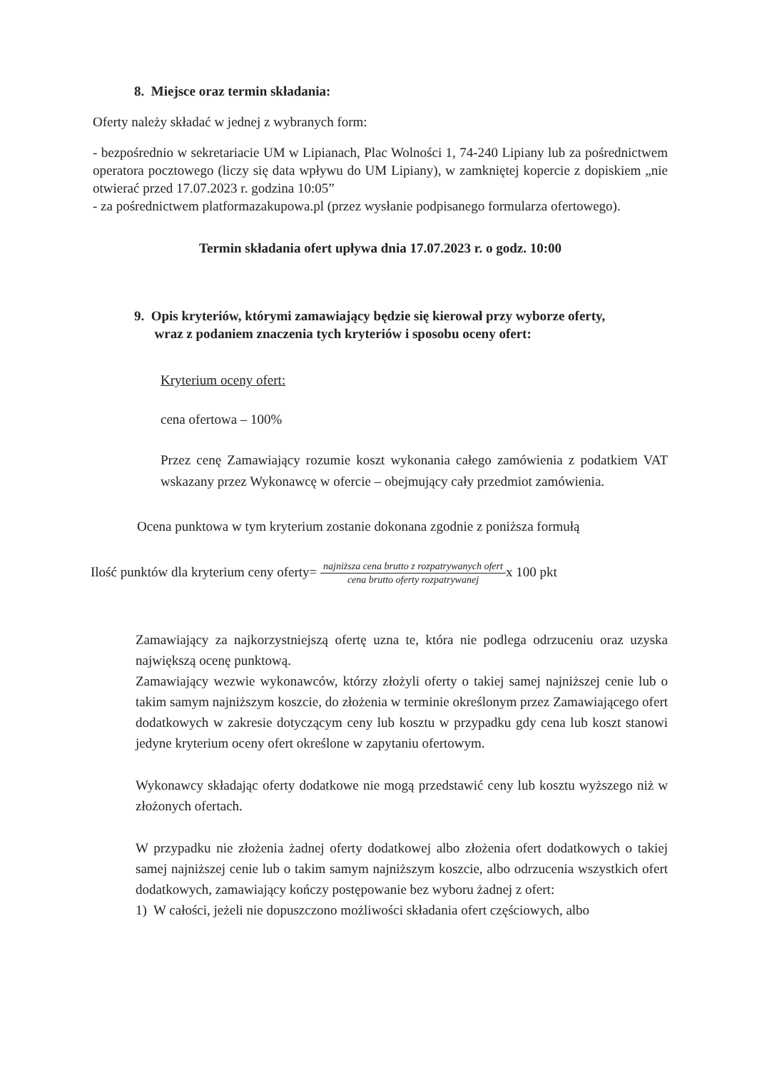8. Miejsce oraz termin składania:
Oferty należy składać w jednej z wybranych form:
- bezpośrednio w sekretariacie UM w Lipianach, Plac Wolności 1, 74-240 Lipiany lub za pośrednictwem operatora pocztowego (liczy się data wpływu do UM Lipiany), w zamkniętej kopercie z dopiskiem „nie otwierać przed 17.07.2023 r. godzina 10:05”
- za pośrednictwem platformazakupowa.pl (przez wysłanie podpisanego formularza ofertowego).
Termin składania ofert upływa dnia 17.07.2023 r. o godz. 10:00
9. Opis kryteriów, którymi zamawiający będzie się kierował przy wyborze oferty,
wraz z podaniem znaczenia tych kryteriów i sposobu oceny ofert:
Kryterium oceny ofert:
cena ofertowa – 100%
Przez cenę Zamawiający rozumie koszt wykonania całego zamówienia z podatkiem VAT wskazany przez Wykonawcę w ofercie – obejmujący cały przedmiot zamówienia.
Ocena punktowa w tym kryterium zostanie dokonana zgodnie z poniższa formułą
Ilość punktów dla kryterium ceny oferty= najniższa cena brutto z rozpatrywanych ofert cena brutto oferty rozpatrywanejx 100 pkt
Zamawiający za najkorzystniejszą ofertę uzna te, która nie podlega odrzuceniu oraz uzyska największą ocenę punktową.
Zamawiający wezwie wykonawców, którzy złożyli oferty o takiej samej najniższej cenie lub o takim samym najniższym koszcie, do złożenia w terminie określonym przez Zamawiającego ofert dodatkowych w zakresie dotyczącym ceny lub kosztu w przypadku gdy cena lub koszt stanowi jedyne kryterium oceny ofert określone w zapytaniu ofertowym.
Wykonawcy składając oferty dodatkowe nie mogą przedstawić ceny lub kosztu wyższego niż w złożonych ofertach.
W przypadku nie złożenia żadnej oferty dodatkowej albo złożenia ofert dodatkowych o takiej samej najniższej cenie lub o takim samym najniższym koszcie, albo odrzucenia wszystkich ofert dodatkowych, zamawiający kończy postępowanie bez wyboru żadnej z ofert:
1) W całości, jeżeli nie dopuszczono możliwości składania ofert częściowych, albo